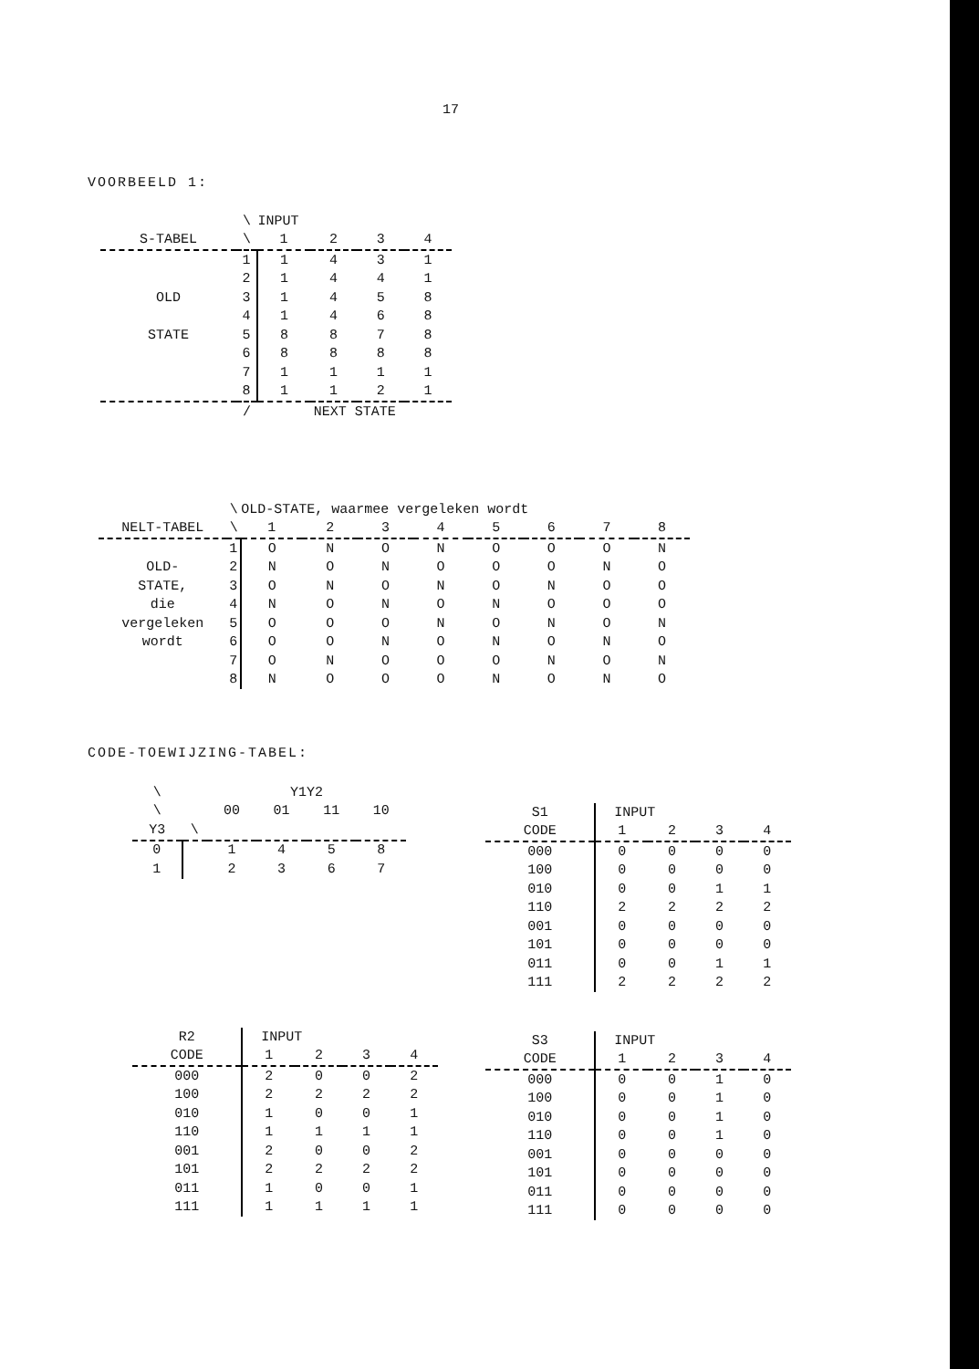17
VOORBEELD 1:
| | \ | INPUT | | | |
| --- | --- | --- | --- | --- | --- |
| S-TABEL | \ | 1 | 2 | 3 | 4 |
| | 1 | 1 | 4 | 3 | 1 |
| | 2 | 1 | 4 | 4 | 1 |
| OLD | 3 | 1 | 4 | 5 | 8 |
| | 4 | 1 | 4 | 6 | 8 |
| STATE | 5 | 8 | 8 | 7 | 8 |
| | 6 | 8 | 8 | 8 | 8 |
| | 7 | 1 | 1 | 1 | 1 |
| | 8 | 1 | 1 | 2 | 1 |
| | / | NEXT STATE | | | |
| | \ | OLD-STATE, waarmee vergeleken wordt | | | | | | | |
| --- | --- | --- | --- | --- | --- | --- | --- | --- | --- |
| NELT-TABEL | \ | 1 | 2 | 3 | 4 | 5 | 6 | 7 | 8 |
| | 1 | O | N | O | N | O | O | O | N |
| OLD- | 2 | N | O | N | O | O | O | N | O |
| STATE, | 3 | O | N | O | N | O | N | O | O |
| die | 4 | N | O | N | O | N | O | O | O |
| vergeleken | 5 | O | O | O | N | O | N | O | N |
| wordt | 6 | O | O | N | O | N | O | N | O |
| | 7 | O | N | O | O | O | N | O | N |
| | 8 | N | O | O | O | N | O | N | O |
CODE-TOEWIJZING-TABEL:
| \ | | Y1Y2 | | | |
| --- | --- | --- | --- | --- | --- |
| \ | | 00 | 01 | 11 | 10 |
| Y3 | \ | | | | |
| 0 | | 1 | 4 | 5 | 8 |
| 1 | | 2 | 3 | 6 | 7 |
| S1 | INPUT | | | |
| --- | --- | --- | --- | --- |
| CODE | 1 | 2 | 3 | 4 |
| 000 | 0 | 0 | 0 | 0 |
| 100 | 0 | 0 | 0 | 0 |
| 010 | 0 | 0 | 1 | 1 |
| 110 | 2 | 2 | 2 | 2 |
| 001 | 0 | 0 | 0 | 0 |
| 101 | 0 | 0 | 0 | 0 |
| 011 | 0 | 0 | 1 | 1 |
| 111 | 2 | 2 | 2 | 2 |
| R2 | INPUT | | | |
| --- | --- | --- | --- | --- |
| CODE | 1 | 2 | 3 | 4 |
| 000 | 2 | 0 | 0 | 2 |
| 100 | 2 | 2 | 2 | 2 |
| 010 | 1 | 0 | 0 | 1 |
| 110 | 1 | 1 | 1 | 1 |
| 001 | 2 | 0 | 0 | 2 |
| 101 | 2 | 2 | 2 | 2 |
| 011 | 1 | 0 | 0 | 1 |
| 111 | 1 | 1 | 1 | 1 |
| S3 | INPUT | | | |
| --- | --- | --- | --- | --- |
| CODE | 1 | 2 | 3 | 4 |
| 000 | 0 | 0 | 1 | 0 |
| 100 | 0 | 0 | 1 | 0 |
| 010 | 0 | 0 | 1 | 0 |
| 110 | 0 | 0 | 1 | 0 |
| 001 | 0 | 0 | 0 | 0 |
| 101 | 0 | 0 | 0 | 0 |
| 011 | 0 | 0 | 0 | 0 |
| 111 | 0 | 0 | 0 | 0 |